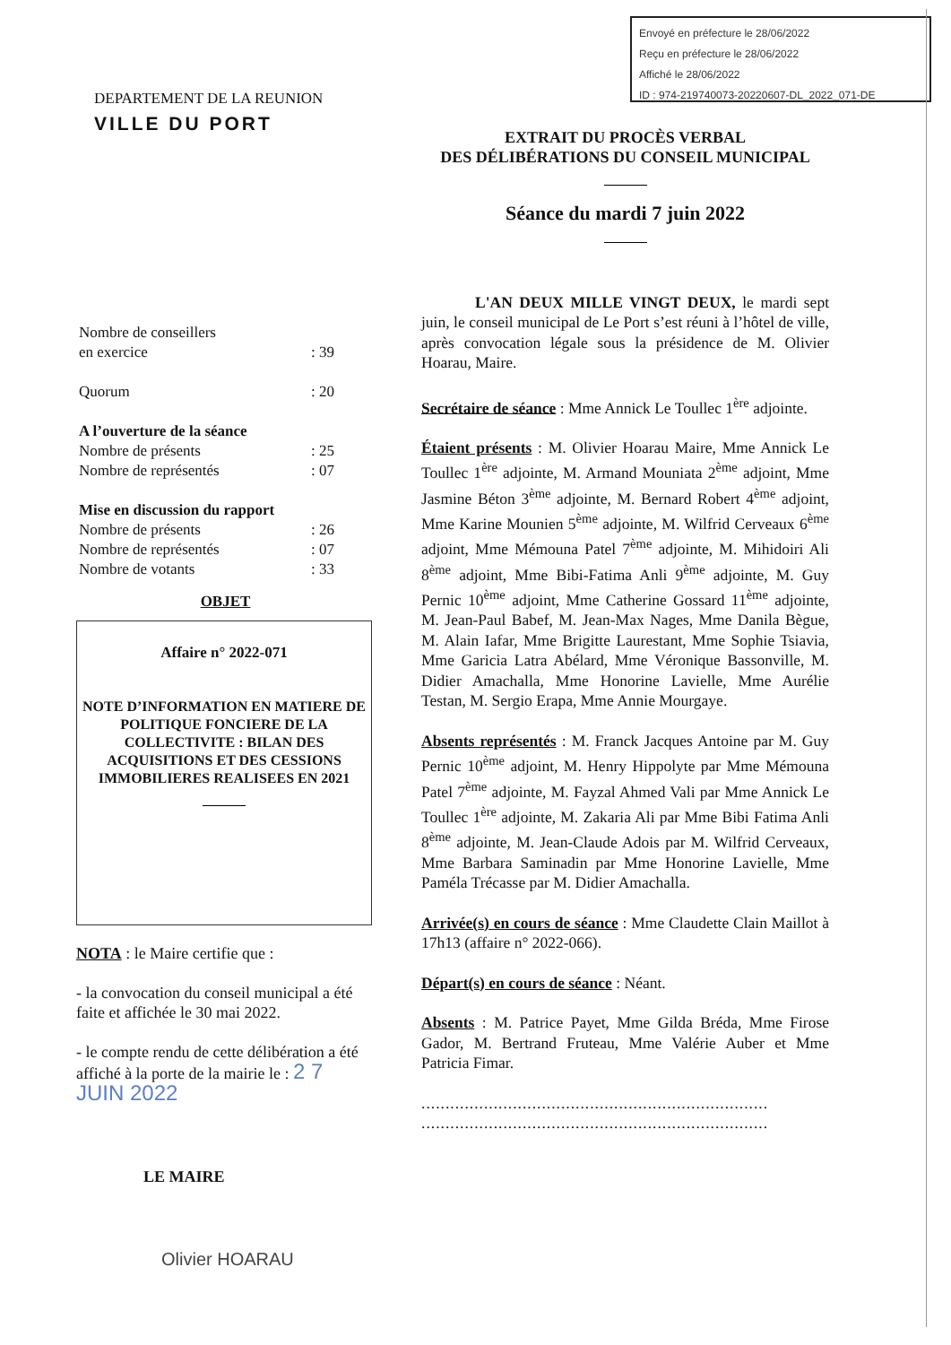Envoyé en préfecture le 28/06/2022
Reçu en préfecture le 28/06/2022
Affiché le 28/06/2022
ID : 974-219740073-20220607-DL_2022_071-DE
DEPARTEMENT DE LA REUNION
VILLE DU PORT
Nombre de conseillers
en exercice: 39
Quorum: 20
A l’ouverture de la séance
Nombre de présents: 25
Nombre de représentés: 07
Mise en discussion du rapport
Nombre de présents: 26
Nombre de représentés: 07
Nombre de votants: 33
OBJET
Affaire n° 2022-071
NOTE D’INFORMATION EN MATIERE DE POLITIQUE FONCIERE DE LA COLLECTIVITE : BILAN DES ACQUISITIONS ET DES CESSIONS IMMOBILIERES REALISEES EN 2021
NOTA : le Maire certifie que :
- la convocation du conseil municipal a été faite et affichée le 30 mai 2022.
- le compte rendu de cette délibération a été affiché à la porte de la mairie le : 2 7 JUIN 2022
LE MAIRE
Olivier HOARAU
EXTRAIT DU PROCÈS VERBAL
DES DÉLIBÉRATIONS DU CONSEIL MUNICIPAL
Séance du mardi 7 juin 2022
L'AN DEUX MILLE VINGT DEUX, le mardi sept juin, le conseil municipal de Le Port s’est réuni à l’hôtel de ville, après convocation légale sous la présidence de M. Olivier Hoarau, Maire.
Secrétaire de séance : Mme Annick Le Toullec 1<sup>ère</sup> adjointe.
Étaient présents : M. Olivier Hoarau Maire, Mme Annick Le Toullec 1<sup>ère</sup> adjointe, M. Armand Mouniata 2<sup>ème</sup> adjoint, Mme Jasmine Béton 3<sup>ème</sup> adjointe, M. Bernard Robert 4<sup>ème</sup> adjoint, Mme Karine Mounien 5<sup>ème</sup> adjointe, M. Wilfrid Cerveaux 6<sup>ème</sup> adjoint, Mme Mémouna Patel 7<sup>ème</sup> adjointe, M. Mihidoiri Ali 8<sup>ème</sup> adjoint, Mme Bibi-Fatima Anli 9<sup>ème</sup> adjointe, M. Guy Pernic 10<sup>ème</sup> adjoint, Mme Catherine Gossard 11<sup>ème</sup> adjointe, M. Jean-Paul Babef, M. Jean-Max Nages, Mme Danila Bègue, M. Alain Iafar, Mme Brigitte Laurestant, Mme Sophie Tsiavia, Mme Garicia Latra Abélard, Mme Véronique Bassonville, M. Didier Amachalla, Mme Honorine Lavielle, Mme Aurélie Testan, M. Sergio Erapa, Mme Annie Mourgaye.
Absents représentés : M. Franck Jacques Antoine par M. Guy Pernic 10<sup>ème</sup> adjoint, M. Henry Hippolyte par Mme Mémouna Patel 7<sup>ème</sup> adjointe, M. Fayzal Ahmed Vali par Mme Annick Le Toullec 1<sup>ère</sup> adjointe, M. Zakaria Ali par Mme Bibi Fatima Anli 8<sup>ème</sup> adjointe, M. Jean-Claude Adois par M. Wilfrid Cerveaux, Mme Barbara Saminadin par Mme Honorine Lavielle, Mme Paméla Trécasse par M. Didier Amachalla.
Arrivée(s) en cours de séance : Mme Claudette Clain Maillot à 17h13 (affaire n° 2022-066).
Départ(s) en cours de séance : Néant.
Absents : M. Patrice Payet, Mme Gilda Bréda, Mme Firose Gador, M. Bertrand Fruteau, Mme Valérie Auber et Mme Patricia Fimar.
........................................................................
........................................................................